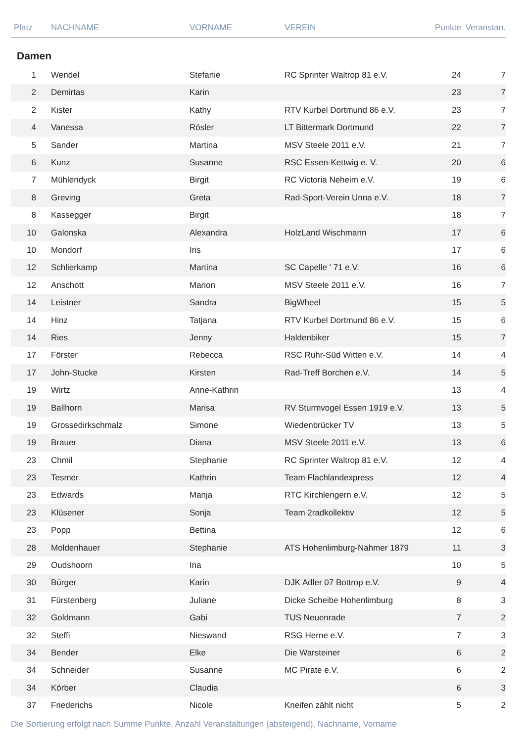| Platz | NACHNAME | VORNAME | VEREIN | Punkte | Veranstan. |
| --- | --- | --- | --- | --- | --- |
| Damen | | | | | |
| 1 | Wendel | Stefanie | RC Sprinter Waltrop 81 e.V. | 24 | 7 |
| 2 | Demirtas | Karin | | 23 | 7 |
| 2 | Kister | Kathy | RTV Kurbel Dortmund 86 e.V. | 23 | 7 |
| 4 | Vanessa | Rösler | LT Bittermark Dortmund | 22 | 7 |
| 5 | Sander | Martina | MSV Steele 2011 e.V. | 21 | 7 |
| 6 | Kunz | Susanne | RSC Essen-Kettwig e. V. | 20 | 6 |
| 7 | Mühlendyck | Birgit | RC Victoria Neheim e.V. | 19 | 6 |
| 8 | Greving | Greta | Rad-Sport-Verein Unna e.V. | 18 | 7 |
| 8 | Kassegger | Birgit | | 18 | 7 |
| 10 | Galonska | Alexandra | HolzLand Wischmann | 17 | 6 |
| 10 | Mondorf | Iris | | 17 | 6 |
| 12 | Schlierkamp | Martina | SC Capelle ' 71 e.V. | 16 | 6 |
| 12 | Anschott | Marion | MSV Steele 2011 e.V. | 16 | 7 |
| 14 | Leistner | Sandra | BigWheel | 15 | 5 |
| 14 | Hinz | Tatjana | RTV Kurbel Dortmund 86 e.V. | 15 | 6 |
| 14 | Ries | Jenny | Haldenbiker | 15 | 7 |
| 17 | Förster | Rebecca | RSC Ruhr-Süd Witten e.V. | 14 | 4 |
| 17 | John-Stucke | Kirsten | Rad-Treff Borchen e.V. | 14 | 5 |
| 19 | Wirtz | Anne-Kathrin | | 13 | 4 |
| 19 | Ballhorn | Marisa | RV Sturmvogel Essen 1919 e.V. | 13 | 5 |
| 19 | Grossedirkschmalz | Simone | Wiedenbrücker TV | 13 | 5 |
| 19 | Brauer | Diana | MSV Steele 2011 e.V. | 13 | 6 |
| 23 | Chmil | Stephanie | RC Sprinter Waltrop 81 e.V. | 12 | 4 |
| 23 | Tesmer | Kathrin | Team Flachlandexpress | 12 | 4 |
| 23 | Edwards | Manja | RTC Kirchlengern e.V. | 12 | 5 |
| 23 | Klüsener | Sonja | Team 2radkollektiv | 12 | 5 |
| 23 | Popp | Bettina | | 12 | 6 |
| 28 | Moldenhauer | Stephanie | ATS Hohenlimburg-Nahmer 1879 | 11 | 3 |
| 29 | Oudshoorn | Ina | | 10 | 5 |
| 30 | Bürger | Karin | DJK Adler 07 Bottrop e.V. | 9 | 4 |
| 31 | Fürstenberg | Juliane | Dicke Scheibe Hohenlimburg | 8 | 3 |
| 32 | Goldmann | Gabi | TUS Neuenrade | 7 | 2 |
| 32 | Steffi | Nieswand | RSG Herne e.V. | 7 | 3 |
| 34 | Bender | Elke | Die Warsteiner | 6 | 2 |
| 34 | Schneider | Susanne | MC Pirate e.V. | 6 | 2 |
| 34 | Körber | Claudia | | 6 | 3 |
| 37 | Friederichs | Nicole | Kneifen zählt nicht | 5 | 2 |
Die Sortierung erfolgt nach Summe Punkte, Anzahl Veranstaltungen (absteigend), Nachname, Vorname